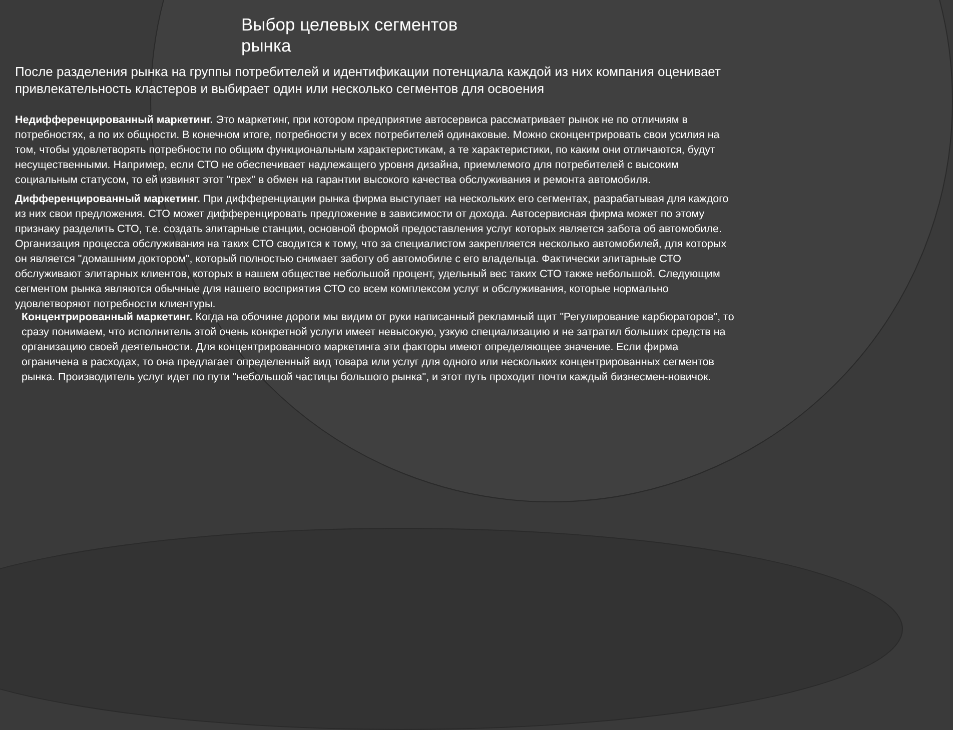Выбор целевых сегментов рынка
После разделения рынка на группы потребителей и идентификации потенциала каждой из них компания оценивает привлекательность кластеров и выбирает один или несколько сегментов для освоения
Недифференцированный маркетинг. Это маркетинг, при котором предприятие автосервиса рассматривает рынок не по отличиям в потребностях, а по их общности. В конечном итоге, потребности у всех потребителей одинаковые. Можно сконцентрировать свои усилия на том, чтобы удовлетворять потребности по общим функциональным характеристикам, а те характеристики, по каким они отличаются, будут несущественными. Например, если СТО не обеспечивает надлежащего уровня дизайна, приемлемого для потребителей с высоким социальным статусом, то ей извинят этот "грех" в обмен на гарантии высокого качества обслуживания и ремонта автомобиля.
Дифференцированный маркетинг. При дифференциации рынка фирма выступает на нескольких его сегментах, разрабатывая для каждого из них свои предложения. СТО может дифференцировать предложение в зависимости от дохода. Автосервисная фирма может по этому признаку разделить СТО, т.е. создать элитарные станции, основной формой предоставления услуг которых является забота об автомобиле. Организация процесса обслуживания на таких СТО сводится к тому, что за специалистом закрепляется несколько автомобилей, для которых он является "домашним доктором", который полностью снимает заботу об автомобиле с его владельца. Фактически элитарные СТО обслуживают элитарных клиентов, которых в нашем обществе небольшой процент, удельный вес таких СТО также небольшой. Следующим сегментом рынка являются обычные для нашего восприятия СТО со всем комплексом услуг и обслуживания, которые нормально удовлетворяют потребности клиентуры.
Концентрированный маркетинг. Когда на обочине дороги мы видим от руки написанный рекламный щит "Регулирование карбюраторов", то сразу понимаем, что исполнитель этой очень конкретной услуги имеет невысокую, узкую специализацию и не затратил больших средств на организацию своей деятельности. Для концентрированного маркетинга эти факторы имеют определяющее значение. Если фирма ограничена в расходах, то она предлагает определенный вид товара или услуг для одного или нескольких концентрированных сегментов рынка. Производитель услуг идет по пути "небольшой частицы большого рынка", и этот путь проходит почти каждый бизнесмен-новичок.